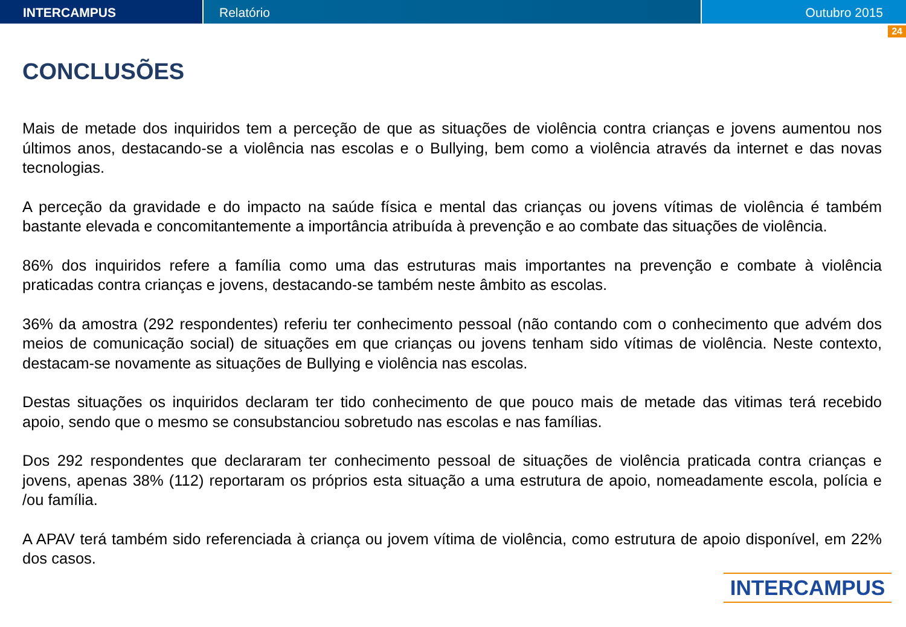INTERCAMPUS Relatório Outubro 2015
24
CONCLUSÕES
Mais de metade dos inquiridos tem a perceção de que as situações de violência contra crianças e jovens aumentou nos últimos anos, destacando-se a violência nas escolas e o Bullying, bem como a violência através da internet e das novas tecnologias.
A perceção da gravidade e do impacto na saúde física e mental das crianças ou jovens vítimas de violência é também bastante elevada e concomitantemente a importância atribuída à prevenção e ao combate das situações de violência.
86% dos inquiridos refere a família como uma das estruturas mais importantes na prevenção e combate à violência praticadas contra crianças e jovens, destacando-se também neste âmbito as escolas.
36% da amostra (292 respondentes) referiu ter conhecimento pessoal (não contando com o conhecimento que advém dos meios de comunicação social) de situações em que crianças ou jovens tenham sido vítimas de violência. Neste contexto, destacam-se novamente as situações de Bullying e violência nas escolas.
Destas situações os inquiridos declaram ter tido conhecimento de que pouco mais de metade das vitimas terá recebido apoio, sendo que o mesmo se consubstanciou sobretudo nas escolas e nas famílias.
Dos 292 respondentes que declararam ter conhecimento pessoal de situações de violência praticada contra crianças e jovens, apenas 38% (112) reportaram os próprios esta situação a uma estrutura de apoio, nomeadamente escola, polícia e /ou família.
A APAV terá também sido referenciada à criança ou jovem vítima de violência, como estrutura de apoio disponível, em 22% dos casos.
INTERCAMPUS